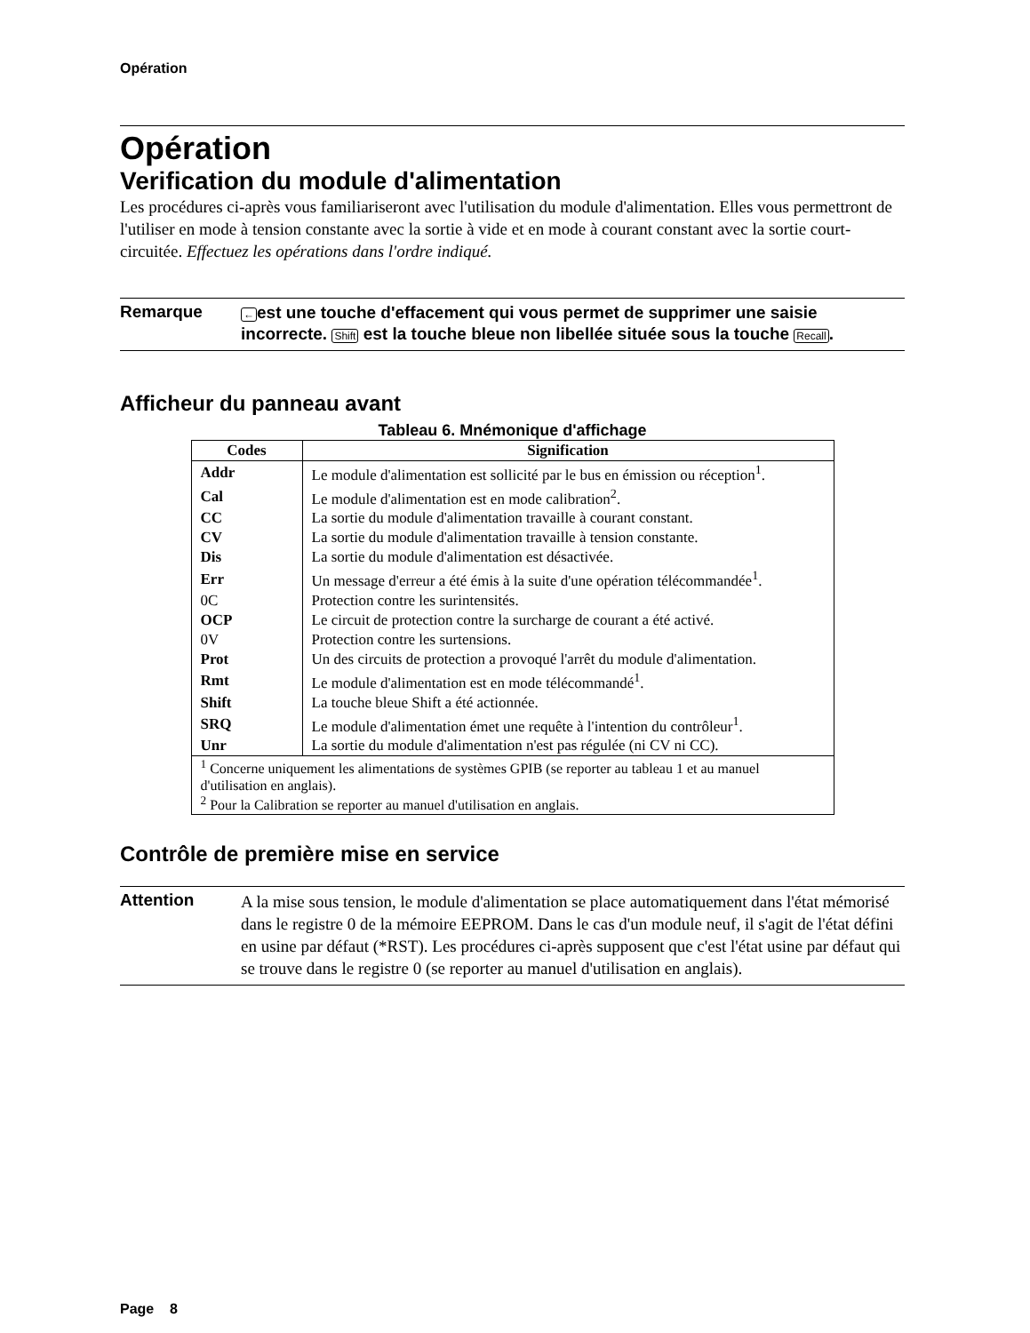Opération
Opération
Verification du module d'alimentation
Les procédures ci-après vous familiariseront avec l'utilisation du module d'alimentation. Elles vous permettront de l'utiliser en mode à tension constante avec la sortie à vide et en mode à courant constant avec la sortie court-circuitée. Effectuez les opérations dans l'ordre indiqué.
Remarque
←est une touche d'effacement qui vous permet de supprimer une saisie incorrecte. Shift est la touche bleue non libellée située sous la touche Recall.
Afficheur du panneau avant
Tableau 6. Mnémonique d'affichage
| Codes | Signification |
| --- | --- |
| Addr | Le module d'alimentation est sollicité par le bus en émission ou réception<sup>1</sup>. |
| Cal | Le module d'alimentation est en mode calibration<sup>2</sup>. |
| CC | La sortie du module d'alimentation travaille à courant constant. |
| CV | La sortie du module d'alimentation travaille à tension constante. |
| Dis | La sortie du module d'alimentation est désactivée. |
| Err | Un message d'erreur a été émis à la suite d'une opération télécommandée<sup>1</sup>. |
| 0C | Protection contre les surintensités. |
| OCP | Le circuit de protection contre la surcharge de courant a été activé. |
| 0V | Protection contre les surtensions. |
| Prot | Un des circuits de protection a provoqué l'arrêt du module d'alimentation. |
| Rmt | Le module d'alimentation est en mode télécommandé<sup>1</sup>. |
| Shift | La touche bleue Shift a été actionnée. |
| SRQ | Le module d'alimentation émet une requête à l'intention du contrôleur<sup>1</sup>. |
| Unr | La sortie du module d'alimentation n'est pas régulée (ni CV ni CC). |
| <sup>1</sup> Concerne uniquement les alimentations de systèmes GPIB (se reporter au tableau 1 et au manuel d'utilisation en anglais). <sup>2</sup> Pour la Calibration se reporter au manuel d'utilisation en anglais. | |
Contrôle de première mise en service
Attention
A la mise sous tension, le module d'alimentation se place automatiquement dans l'état mémorisé dans le registre 0 de la mémoire EEPROM. Dans le cas d'un module neuf, il s'agit de l'état défini en usine par défaut (*RST). Les procédures ci-après supposent que c'est l'état usine par défaut qui se trouve dans le registre 0 (se reporter au manuel d'utilisation en anglais).
Page 8